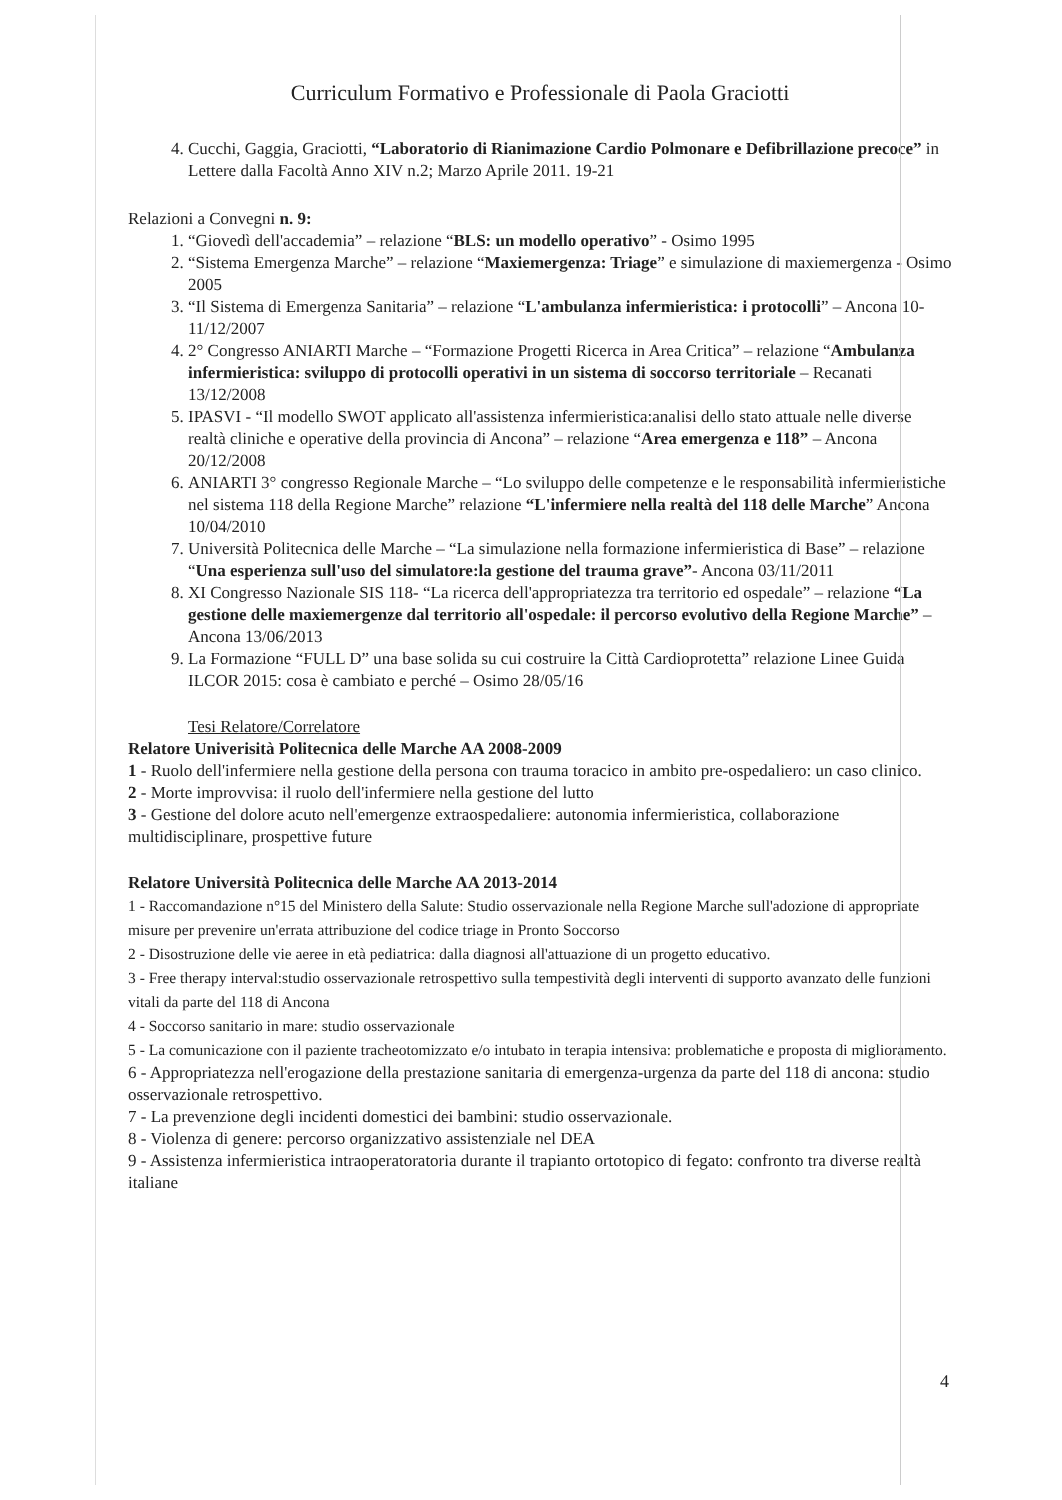Curriculum Formativo e Professionale di Paola Graciotti
4. Cucchi, Gaggia, Graciotti, “Laboratorio di Rianimazione Cardio Polmonare e Defibrillazione precoce” in Lettere dalla Facoltà Anno XIV n.2; Marzo Aprile 2011. 19-21
Relazioni a Convegni n. 9:
1. “Giovedì dell'accademia” – relazione “BLS: un modello operativo” - Osimo 1995
2. “Sistema Emergenza Marche” – relazione “Maxiemergenza: Triage” e simulazione di maxiemergenza - Osimo 2005
3. “Il Sistema di Emergenza Sanitaria” – relazione “L'ambulanza infermieristica: i protocolli” – Ancona 10-11/12/2007
4. 2° Congresso ANIARTI Marche – “Formazione Progetti Ricerca in Area Critica” – relazione “Ambulanza infermieristica: sviluppo di protocolli operativi in un sistema di soccorso territoriale – Recanati 13/12/2008
5. IPASVI - “Il modello SWOT applicato all'assistenza infermieristica:analisi dello stato attuale nelle diverse realtà cliniche e operative della provincia di Ancona” – relazione “Area emergenza e 118” – Ancona 20/12/2008
6. ANIARTI 3° congresso Regionale Marche – “Lo sviluppo delle competenze e le responsabilità infermieristiche nel sistema 118 della Regione Marche” relazione “L'infermiere nella realtà del 118 delle Marche” Ancona 10/04/2010
7. Università Politecnica delle Marche – “La simulazione nella formazione infermieristica di Base” – relazione “Una esperienza sull'uso del simulatore:la gestione del trauma grave”- Ancona 03/11/2011
8. XI Congresso Nazionale SIS 118- “La ricerca dell'appropriatezza tra territorio ed ospedale” – relazione “La gestione delle maxiemergenze dal territorio all'ospedale: il percorso evolutivo della Regione Marche” – Ancona 13/06/2013
9. La Formazione “FULL D” una base solida su cui costruire la Città Cardioprotetta” relazione Linee Guida ILCOR 2015: cosa è cambiato e perché – Osimo 28/05/16
Tesi Relatore/Correlatore
Relatore Univerisità Politecnica delle Marche AA 2008-2009
1 - Ruolo dell'infermiere nella gestione della persona con trauma toracico in ambito pre-ospedaliero: un caso clinico.
2 - Morte improvvisa: il ruolo dell'infermiere nella gestione del lutto
3 - Gestione del dolore acuto nell'emergenze extraospedaliere: autonomia infermieristica, collaborazione multidisciplinare, prospettive future
Relatore Università Politecnica delle Marche AA 2013-2014
1 - Raccomandazione n°15 del Ministero della Salute: Studio osservazionale nella Regione Marche sull'adozione di appropriate misure per prevenire un'errata attribuzione del codice triage in Pronto Soccorso
2 - Disostruzione delle vie aeree in età pediatrica: dalla diagnosi all'attuazione di un progetto educativo.
3 - Free therapy interval:studio osservazionale retrospettivo sulla tempestività degli interventi di supporto avanzato delle funzioni vitali da parte del 118 di Ancona
4 - Soccorso sanitario in mare: studio osservazionale
5 - La comunicazione con il paziente tracheotomizzato e/o intubato in terapia intensiva: problematiche e proposta di miglioramento.
6 - Appropriatezza nell'erogazione della prestazione sanitaria di emergenza-urgenza da parte del 118 di ancona: studio osservazionale retrospettivo.
7 - La prevenzione degli incidenti domestici dei bambini: studio osservazionale.
8 - Violenza di genere: percorso organizzativo assistenziale nel DEA
9 - Assistenza infermieristica intraoperatoratoria durante il trapianto ortotopico di fegato: confronto tra diverse realtà italiane
4